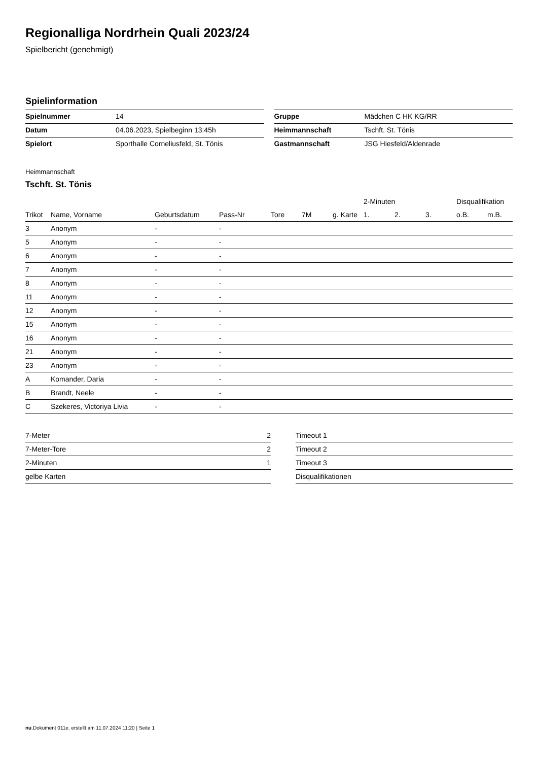Regionalliga Nordrhein Quali 2023/24
Spielbericht (genehmigt)
Spielinformation
| Spielnummer | 14 |
| Datum | 04.06.2023, Spielbeginn 13:45h |
| Spielort | Sporthalle Corneliusfeld, St. Tönis |
| Gruppe | Mädchen C HK KG/RR |
| Heimmannschaft | Tschft. St. Tönis |
| Gastmannschaft | JSG Hiesfeld/Aldenrade |
Heimmannschaft
Tschft. St. Tönis
| | | | | | | | 2-Minuten | | | Disqualifikation | |
| --- | --- | --- | --- | --- | --- | --- | --- | --- | --- | --- | --- |
| Trikot | Name, Vorname | Geburtsdatum | Pass-Nr | Tore | 7M | g. Karte | 1. | 2. | 3. | o.B. | m.B. |
| 3 | Anonym | - | - | | | | | | | | |
| 5 | Anonym | - | - | | | | | | | | |
| 6 | Anonym | - | - | | | | | | | | |
| 7 | Anonym | - | - | | | | | | | | |
| 8 | Anonym | - | - | | | | | | | | |
| 11 | Anonym | - | - | | | | | | | | |
| 12 | Anonym | - | - | | | | | | | | |
| 15 | Anonym | - | - | | | | | | | | |
| 16 | Anonym | - | - | | | | | | | | |
| 21 | Anonym | - | - | | | | | | | | |
| 23 | Anonym | - | - | | | | | | | | |
| A | Komander, Daria | - | - | | | | | | | | |
| B | Brandt, Neele | - | - | | | | | | | | |
| C | Szekeres, Victoriya Livia | - | - | | | | | | | | |
| 7-Meter | 2 |
| 7-Meter-Tore | 2 |
| 2-Minuten | 1 |
| gelbe Karten | |
| Timeout 1 |
| Timeout 2 |
| Timeout 3 |
| Disqualifikationen |
nu.Dokument 011e, erstellt am 11.07.2024 11:20 | Seite 1